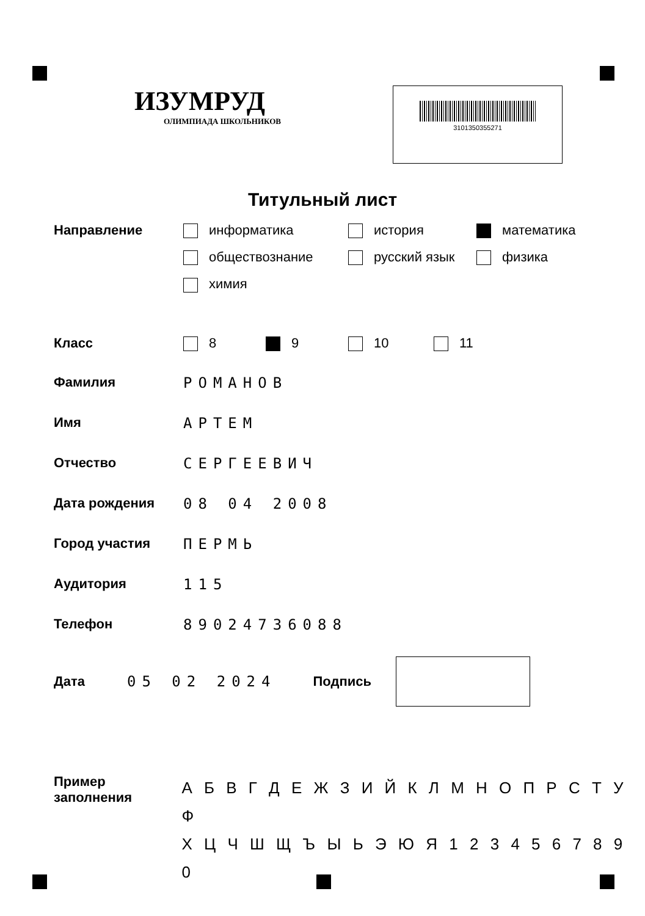ИЗУМРУД
ОЛИМПИАДА ШКОЛЬНИКОВ
3101350355271
Титульный лист
Направление информатика
история
математика
обществознание
русский язык
физика
химия
Класс 8
9
10
11
Фамилия РОМАНОВ
Имя АРТЕМ
Отчество СЕРГЕЕВИЧ
Дата рождения 08 04 2008
Город участия ПЕРМЬ
Аудитория 115
Телефон 89024736088
Дата 05 02 2024 Подпись
Пример
заполнения
А Б В Г Д Е Ж З И Й К Л М Н О П Р С Т У Ф
Х Ц Ч Ш Щ Ъ Ы Ь Э Ю Я 1 2 3 4 5 6 7 8 9 0